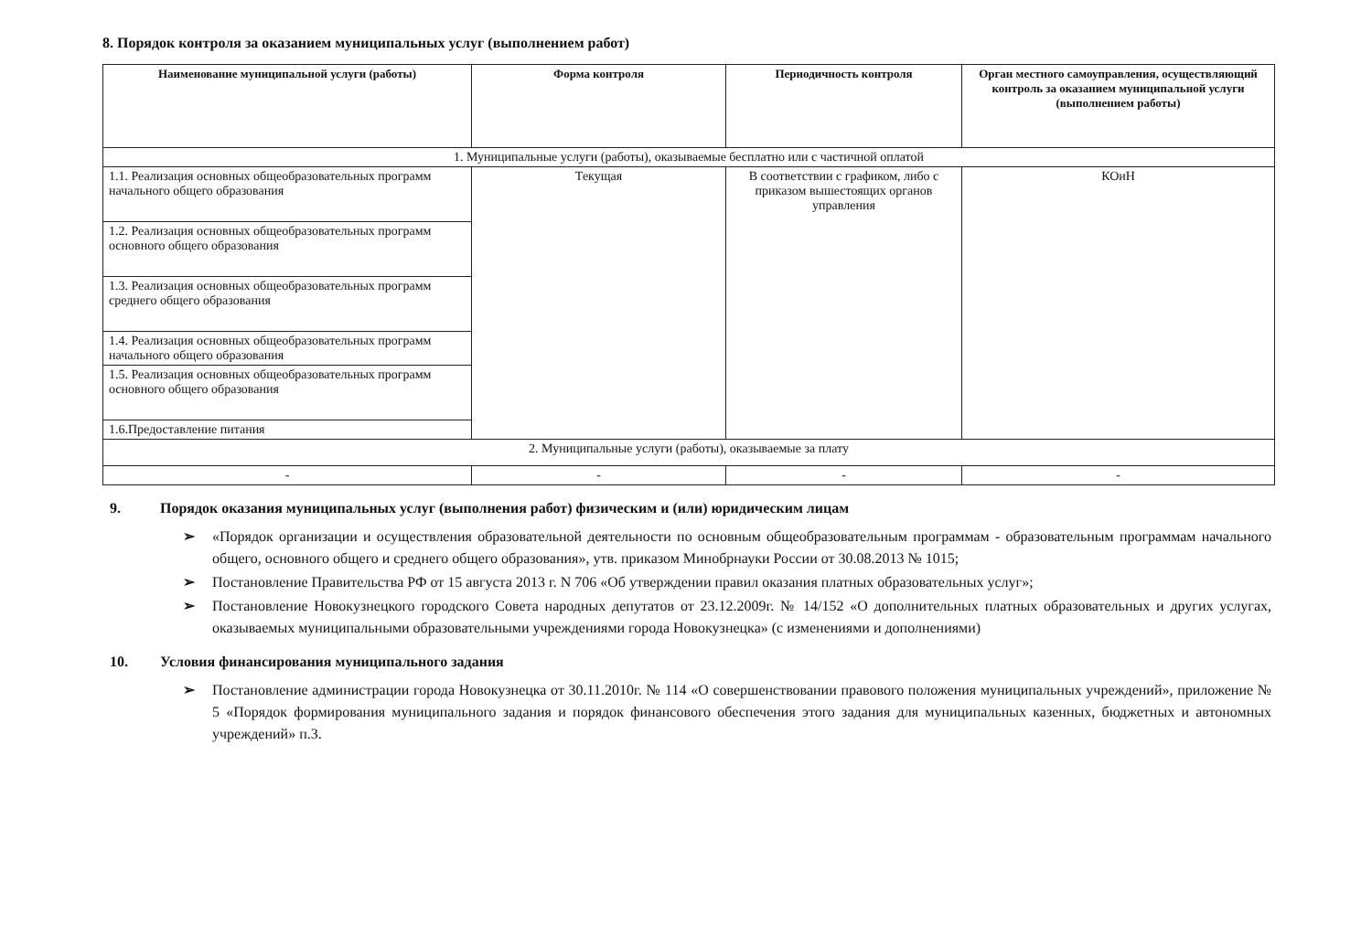8. Порядок контроля за оказанием муниципальных услуг (выполнением работ)
| Наименование муниципальной услуги (работы) | Форма контроля | Периодичность контроля | Орган местного самоуправления, осуществляющий контроль за оказанием муниципальной услуги (выполнением работы) |
| --- | --- | --- | --- |
| 1. Муниципальные услуги (работы), оказываемые бесплатно или с частичной оплатой | | | |
| 1.1. Реализация основных общеобразовательных программ начального общего образования | Текущая | В соответствии с графиком, либо с приказом вышестоящих органов управления | КОиН |
| 1.2. Реализация основных общеобразовательных программ основного общего образования | | | |
| 1.3. Реализация основных общеобразовательных программ среднего общего образования | | | |
| 1.4. Реализация основных общеобразовательных программ начального общего образования | | | |
| 1.5. Реализация основных общеобразовательных программ основного общего образования | | | |
| 1.6.Предоставление питания | | | |
| 2. Муниципальные услуги (работы), оказываемые за плату | | | |
| - | - | - | - |
9. Порядок оказания муниципальных услуг (выполнения работ) физическим и (или) юридическим лицам
➢ «Порядок организации и осуществления образовательной деятельности по основным общеобразовательным программам - образовательным программам начального общего, основного общего и среднего общего образования», утв. приказом Минобрнауки России от 30.08.2013 № 1015;
➢ Постановление Правительства РФ от 15 августа 2013 г. N 706 «Об утверждении правил оказания платных образовательных услуг»;
➢ Постановление Новокузнецкого городского Совета народных депутатов от 23.12.2009г. № 14/152 «О дополнительных платных образовательных и других услугах, оказываемых муниципальными образовательными учреждениями города Новокузнецка» (с изменениями и дополнениями)
10. Условия финансирования муниципального задания
➢ Постановление администрации города Новокузнецка от 30.11.2010г. № 114 «О совершенствовании правового положения муниципальных учреждений», приложение № 5 «Порядок формирования муниципального задания и порядок финансового обеспечения этого задания для муниципальных казенных, бюджетных и автономных учреждений» п.3.